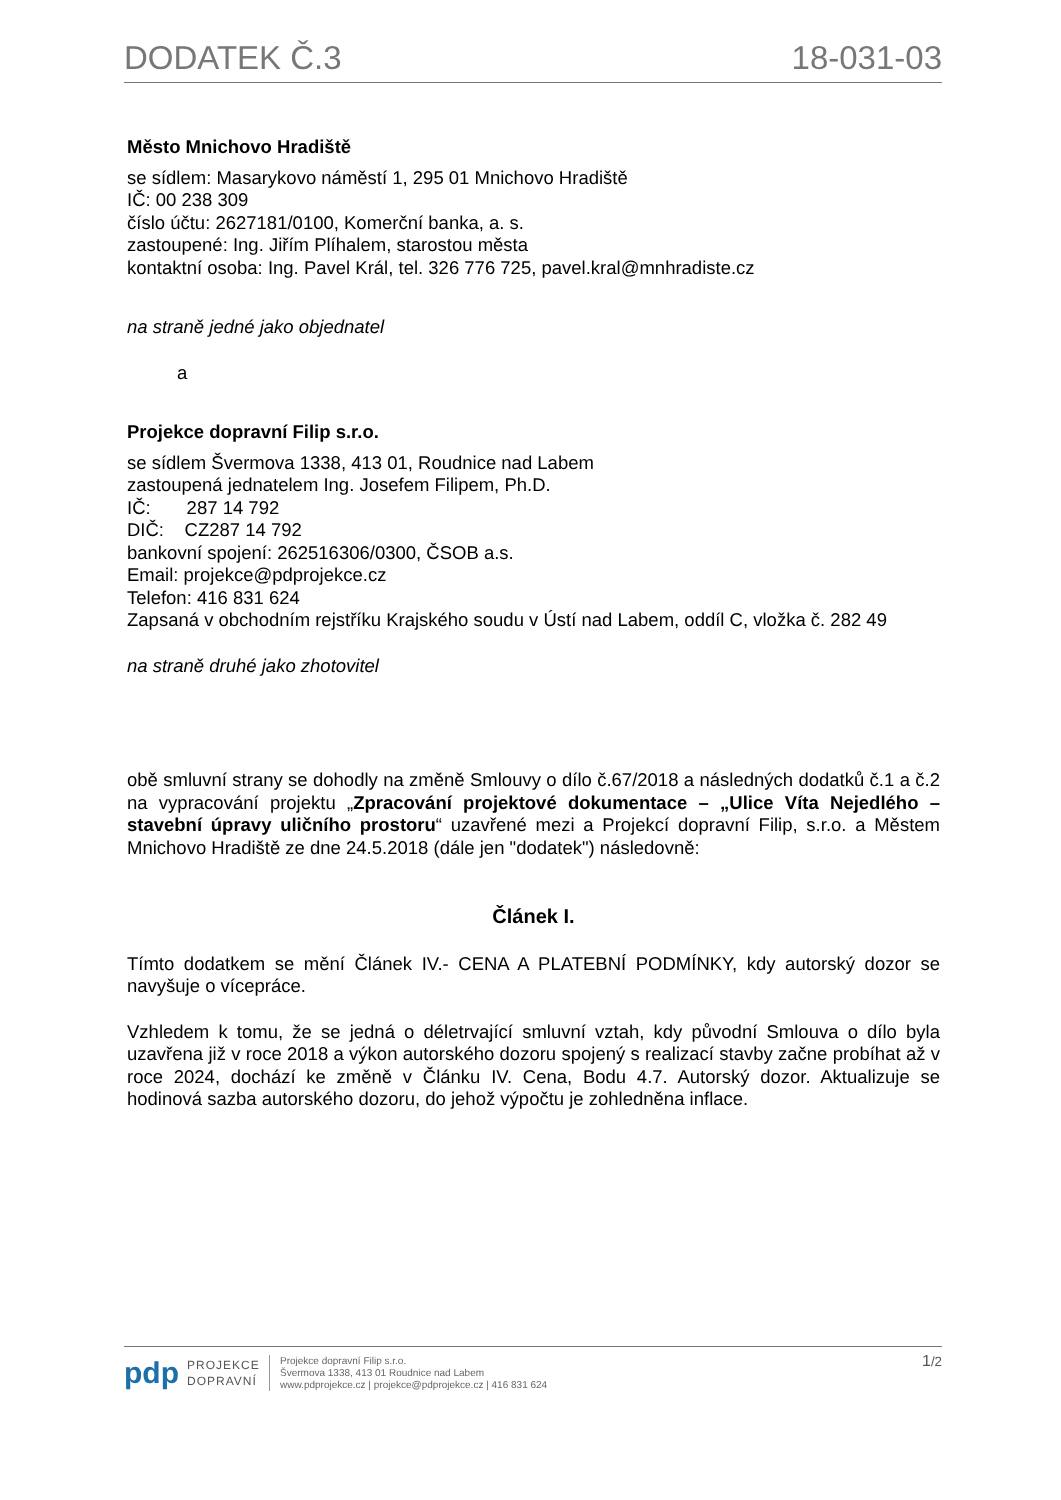DODATEK Č.3 18-031-03
Město Mnichovo Hradiště
se sídlem: Masarykovo náměstí 1, 295 01 Mnichovo Hradiště
IČ: 00 238 309
číslo účtu: 2627181/0100, Komerční banka, a. s.
zastoupené: Ing. Jiřím Plíhalem, starostou města
kontaktní osoba: Ing. Pavel Král, tel. 326 776 725, pavel.kral@mnhradiste.cz
na straně jedné jako objednatel
a
Projekce dopravní Filip s.r.o.
se sídlem Švermova 1338, 413 01, Roudnice nad Labem
zastoupená jednatelem Ing. Josefem Filipem, Ph.D.
IČ: 287 14 792
DIČ: CZ287 14 792
bankovní spojení: 262516306/0300, ČSOB a.s.
Email: projekce@pdprojekce.cz
Telefon: 416 831 624
Zapsaná v obchodním rejstříku Krajského soudu v Ústí nad Labem, oddíl C, vložka č. 282 49
na straně druhé jako zhotovitel
obě smluvní strany se dohodly na změně Smlouvy o dílo č.67/2018 a následných dodatků č.1 a č.2 na vypracování projektu „Zpracování projektové dokumentace – „Ulice Víta Nejedlého – stavební úpravy uličního prostoru“ uzavřené mezi a Projekcí dopravní Filip, s.r.o. a Městem Mnichovo Hradiště ze dne 24.5.2018 (dále jen "dodatek") následovně:
Článek I.
Tímto dodatkem se mění Článek IV.- CENA A PLATEBNÍ PODMÍNKY, kdy autorský dozor se navyšuje o vícepráce.
Vzhledem k tomu, že se jedná o déletrvající smluvní vztah, kdy původní Smlouva o dílo byla uzavřena již v roce 2018 a výkon autorského dozoru spojený s realizací stavby začne probíhat až v roce 2024, dochází ke změně v Článku IV. Cena, Bodu 4.7. Autorský dozor. Aktualizuje se hodinová sazba autorského dozoru, do jehož výpočtu je zohledněna inflace.
pdp PROJEKCE
DOPRAVNÍ
Projekce dopravní Filip s.r.o.
Švermova 1338, 413 01 Roudnice nad Labem
www.pdprojekce.cz | projekce@pdprojekce.cz | 416 831 624
1/2